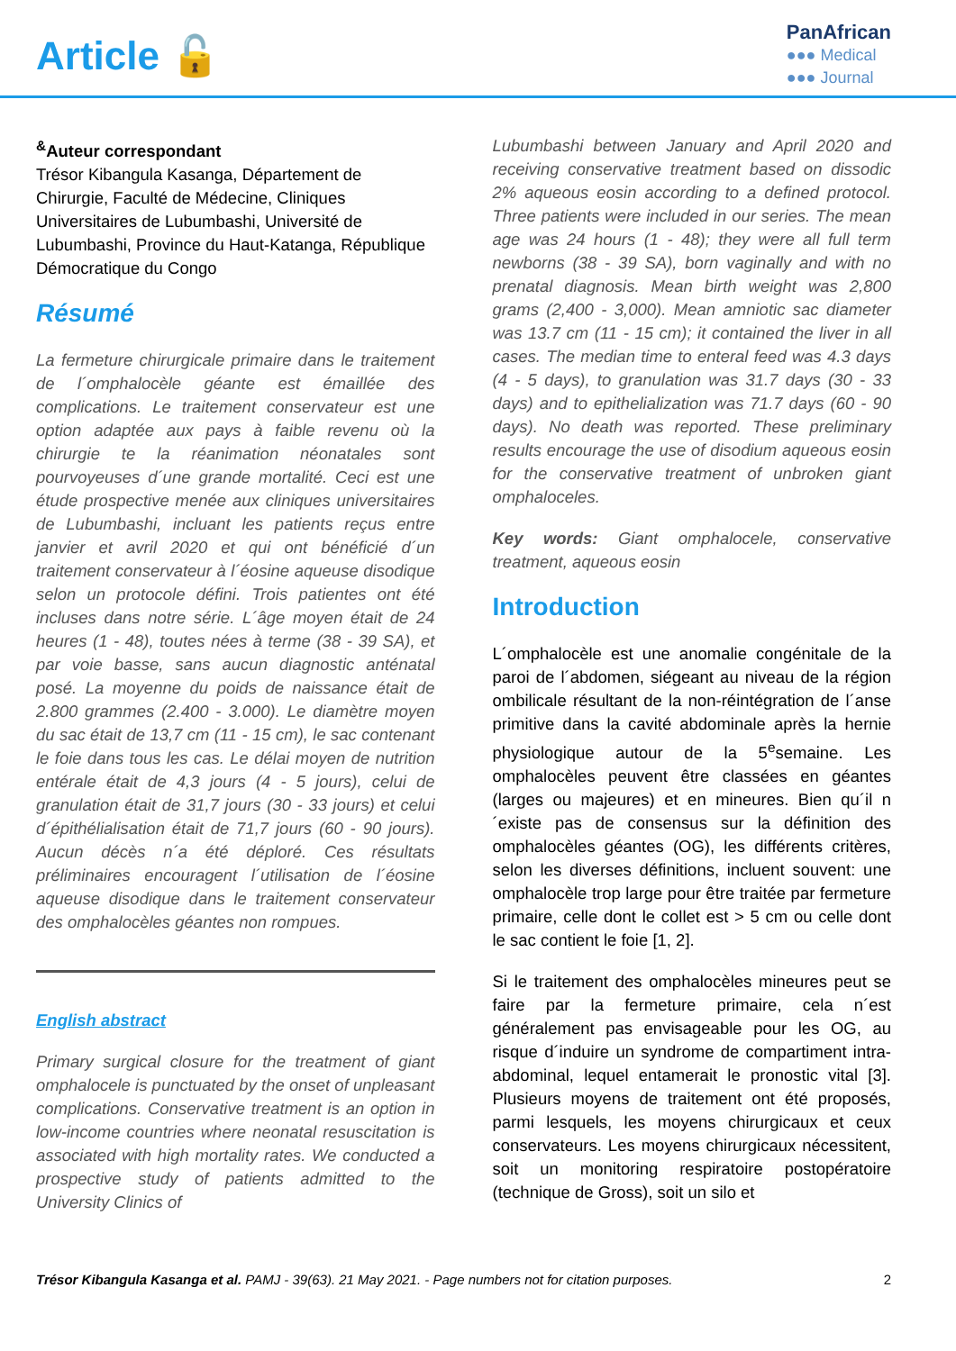Article 🔓
PanAfrican
●●● Medical
●●● Journal
<sup>&</sup>Auteur correspondant
Trésor Kibangula Kasanga, Département de Chirurgie, Faculté de Médecine, Cliniques Universitaires de Lubumbashi, Université de Lubumbashi, Province du Haut-Katanga, République Démocratique du Congo
Résumé
La fermeture chirurgicale primaire dans le traitement de l´omphalocèle géante est émaillée des complications. Le traitement conservateur est une option adaptée aux pays à faible revenu où la chirurgie te la réanimation néonatales sont pourvoyeuses d´une grande mortalité. Ceci est une étude prospective menée aux cliniques universitaires de Lubumbashi, incluant les patients reçus entre janvier et avril 2020 et qui ont bénéficié d´un traitement conservateur à l´éosine aqueuse disodique selon un protocole défini. Trois patientes ont été incluses dans notre série. L´âge moyen était de 24 heures (1 - 48), toutes nées à terme (38 - 39 SA), et par voie basse, sans aucun diagnostic anténatal posé. La moyenne du poids de naissance était de 2.800 grammes (2.400 - 3.000). Le diamètre moyen du sac était de 13,7 cm (11 - 15 cm), le sac contenant le foie dans tous les cas. Le délai moyen de nutrition entérale était de 4,3 jours (4 - 5 jours), celui de granulation était de 31,7 jours (30 - 33 jours) et celui d´épithélialisation était de 71,7 jours (60 - 90 jours). Aucun décès n´a été déploré. Ces résultats préliminaires encouragent l´utilisation de l´éosine aqueuse disodique dans le traitement conservateur des omphalocèles géantes non rompues.
English abstract
Primary surgical closure for the treatment of giant omphalocele is punctuated by the onset of unpleasant complications. Conservative treatment is an option in low-income countries where neonatal resuscitation is associated with high mortality rates. We conducted a prospective study of patients admitted to the University Clinics of
Lubumbashi between January and April 2020 and receiving conservative treatment based on dissodic 2% aqueous eosin according to a defined protocol. Three patients were included in our series. The mean age was 24 hours (1 - 48); they were all full term newborns (38 - 39 SA), born vaginally and with no prenatal diagnosis. Mean birth weight was 2,800 grams (2,400 - 3,000). Mean amniotic sac diameter was 13.7 cm (11 - 15 cm); it contained the liver in all cases. The median time to enteral feed was 4.3 days (4 - 5 days), to granulation was 31.7 days (30 - 33 days) and to epithelialization was 71.7 days (60 - 90 days). No death was reported. These preliminary results encourage the use of disodium aqueous eosin for the conservative treatment of unbroken giant omphaloceles.
Key words: Giant omphalocele, conservative treatment, aqueous eosin
Introduction
L´omphalocèle est une anomalie congénitale de la paroi de l´abdomen, siégeant au niveau de la région ombilicale résultant de la non-réintégration de l´anse primitive dans la cavité abdominale après la hernie physiologique autour de la 5<sup>e</sup>semaine. Les omphalocèles peuvent être classées en géantes (larges ou majeures) et en mineures. Bien qu´il n´existe pas de consensus sur la définition des omphalocèles géantes (OG), les différents critères, selon les diverses définitions, incluent souvent: une omphalocèle trop large pour être traitée par fermeture primaire, celle dont le collet est > 5 cm ou celle dont le sac contient le foie [1, 2].
Si le traitement des omphalocèles mineures peut se faire par la fermeture primaire, cela n´est généralement pas envisageable pour les OG, au risque d´induire un syndrome de compartiment intra-abdominal, lequel entamerait le pronostic vital [3]. Plusieurs moyens de traitement ont été proposés, parmi lesquels, les moyens chirurgicaux et ceux conservateurs. Les moyens chirurgicaux nécessitent, soit un monitoring respiratoire postopératoire (technique de Gross), soit un silo et
Trésor Kibangula Kasanga et al. PAMJ - 39(63). 21 May 2021. - Page numbers not for citation purposes. 2